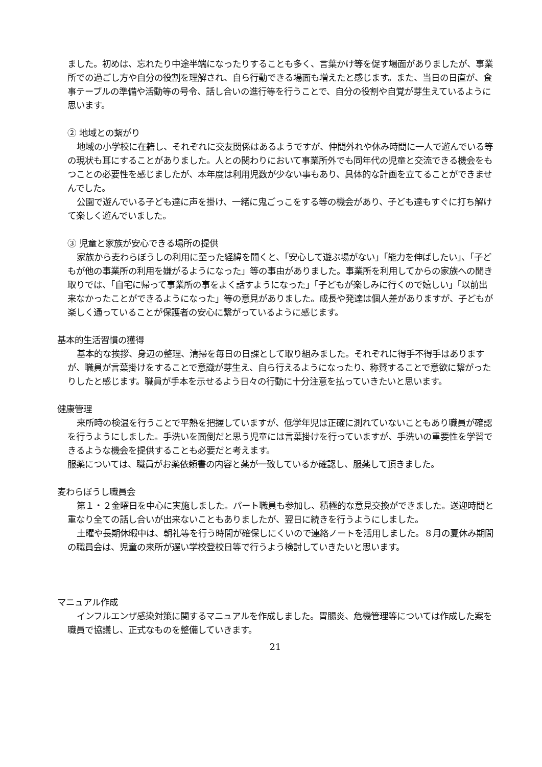ました。初めは、忘れたり中途半端になったりすることも多く、言葉かけ等を促す場面がありましたが、事業所での過ごし方や自分の役割を理解され、自ら行動できる場面も増えたと感じます。また、当日の日直が、食事テーブルの準備や活動等の号令、話し合いの進行等を行うことで、自分の役割や自覚が芽生えているように思います。
② 地域との繋がり
地域の小学校に在籍し、それぞれに交友関係はあるようですが、仲間外れや休み時間に一人で遊んでいる等の現状も耳にすることがありました。人との関わりにおいて事業所外でも同年代の児童と交流できる機会をもつことの必要性を感じましたが、本年度は利用児数が少ない事もあり、具体的な計画を立てることができませんでした。
公園で遊んでいる子ども達に声を掛け、一緒に鬼ごっこをする等の機会があり、子ども達もすぐに打ち解けて楽しく遊んでいました。
③ 児童と家族が安心できる場所の提供
家族から麦わらぼうしの利用に至った経緯を聞くと、「安心して遊ぶ場がない」「能力を伸ばしたい」、「子どもが他の事業所の利用を嫌がるようになった」等の事由がありました。事業所を利用してからの家族への聞き取りでは、「自宅に帰って事業所の事をよく話すようになった」「子どもが楽しみに行くので嬉しい」「以前出来なかったことができるようになった」等の意見がありました。成長や発達は個人差がありますが、子どもが楽しく通っていることが保護者の安心に繋がっているように感じます。
基本的生活習慣の獲得
基本的な挨拶、身辺の整理、清掃を毎日の日課として取り組みました。それぞれに得手不得手はありますが、職員が言葉掛けをすることで意識が芽生え、自ら行えるようになったり、称賛することで意欲に繋がったりしたと感じます。職員が手本を示せるよう日々の行動に十分注意を払っていきたいと思います。
健康管理
来所時の検温を行うことで平熱を把握していますが、低学年児は正確に測れていないこともあり職員が確認を行うようにしました。手洗いを面倒だと思う児童には言葉掛けを行っていますが、手洗いの重要性を学習できるような機会を提供することも必要だと考えます。
服薬については、職員がお薬依頼書の内容と薬が一致しているか確認し、服薬して頂きました。
麦わらぼうし職員会
第１・２金曜日を中心に実施しました。パート職員も参加し、積極的な意見交換ができました。送迎時間と重なり全ての話し合いが出来ないこともありましたが、翌日に続きを行うようにしました。
土曜や長期休暇中は、朝礼等を行う時間が確保しにくいので連絡ノートを活用しました。８月の夏休み期間の職員会は、児童の来所が遅い学校登校日等で行うよう検討していきたいと思います。
マニュアル作成
インフルエンザ感染対策に関するマニュアルを作成しました。胃腸炎、危機管理等については作成した案を職員で協議し、正式なものを整備していきます。
21